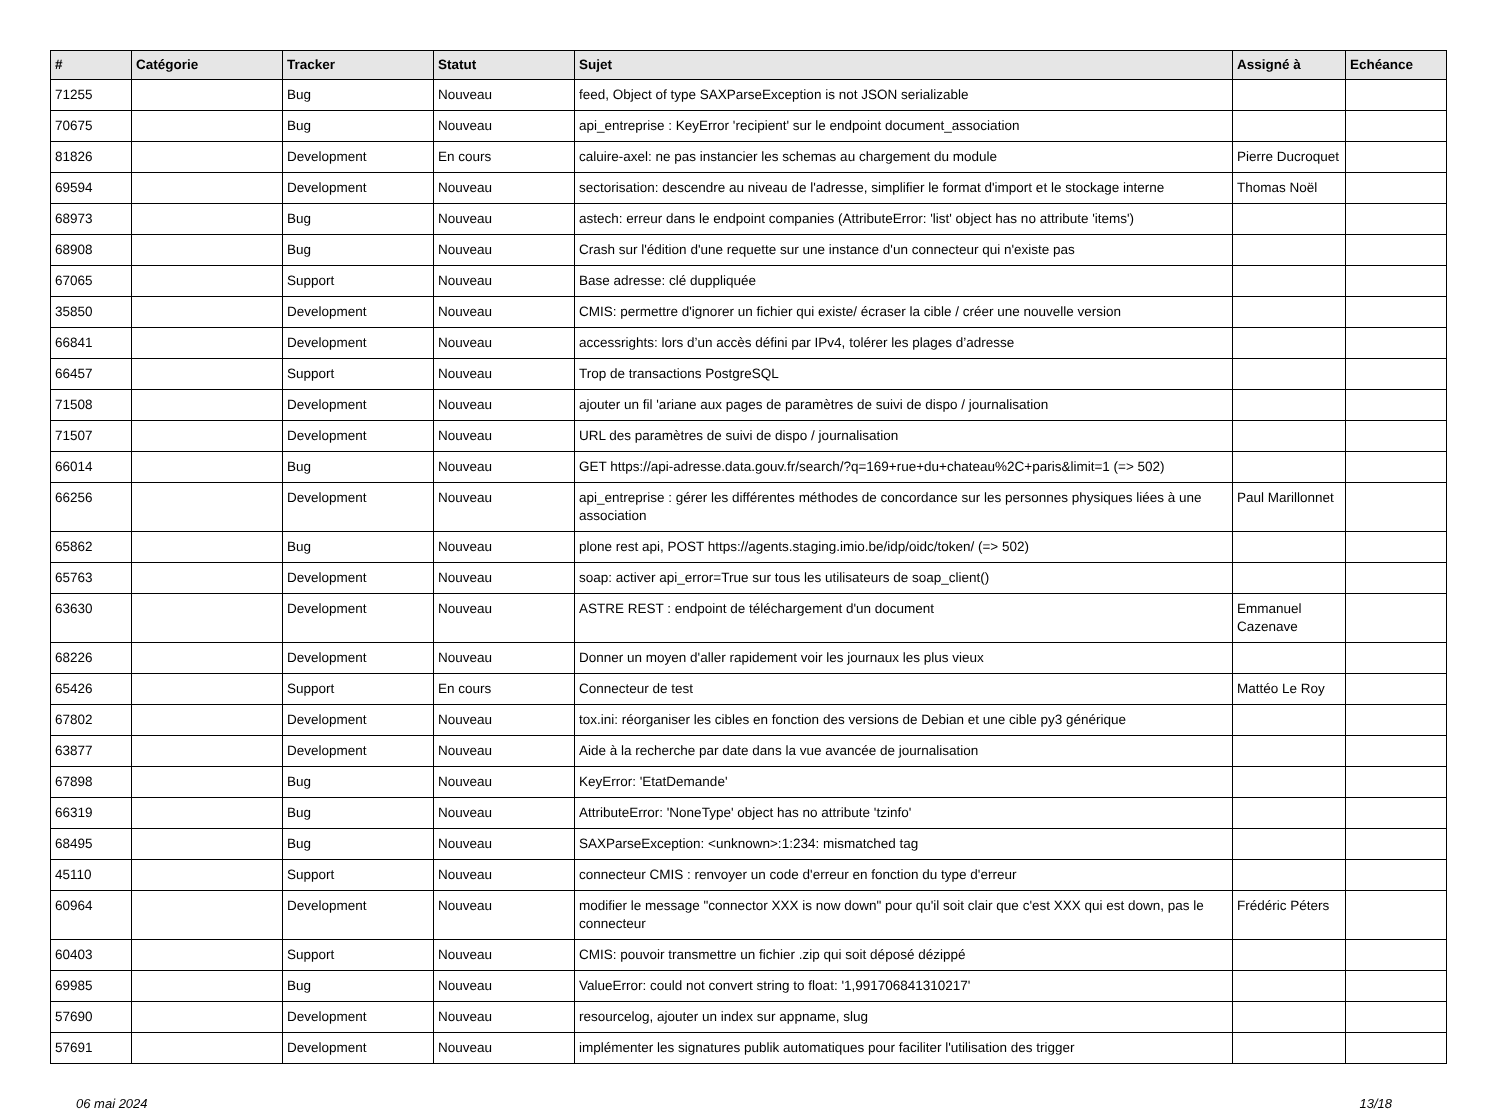| # | Catégorie | Tracker | Statut | Sujet | Assigné à | Echéance |
| --- | --- | --- | --- | --- | --- | --- |
| 71255 | | Bug | Nouveau | feed, Object of type SAXParseException is not JSON serializable | | |
| 70675 | | Bug | Nouveau | api_entreprise : KeyError 'recipient' sur le endpoint document_association | | |
| 81826 | | Development | En cours | caluire-axel: ne pas instancier les schemas au chargement du module | Pierre Ducroquet | |
| 69594 | | Development | Nouveau | sectorisation: descendre au niveau de l'adresse, simplifier le format d'import et le stockage interne | Thomas Noël | |
| 68973 | | Bug | Nouveau | astech: erreur dans le endpoint companies (AttributeError: 'list' object has no attribute 'items') | | |
| 68908 | | Bug | Nouveau | Crash sur l'édition d'une requette sur une instance d'un connecteur qui n'existe pas | | |
| 67065 | | Support | Nouveau | Base adresse: clé duppliquée | | |
| 35850 | | Development | Nouveau | CMIS: permettre d'ignorer un fichier qui existe/ écraser la cible / créer une nouvelle version | | |
| 66841 | | Development | Nouveau | accessrights: lors d’un accès défini par IPv4, tolérer les plages d’adresse | | |
| 66457 | | Support | Nouveau | Trop de transactions PostgreSQL | | |
| 71508 | | Development | Nouveau | ajouter un fil 'ariane aux pages de paramètres de suivi de dispo / journalisation | | |
| 71507 | | Development | Nouveau | URL des paramètres de suivi de dispo / journalisation | | |
| 66014 | | Bug | Nouveau | GET https://api-adresse.data.gouv.fr/search/?q=169+rue+du+chateau%2C+paris&limit=1 (=> 502) | | |
| 66256 | | Development | Nouveau | api_entreprise : gérer les différentes méthodes de concordance sur les personnes physiques liées à une association | Paul Marillonnet | |
| 65862 | | Bug | Nouveau | plone rest api, POST https://agents.staging.imio.be/idp/oidc/token/ (=> 502) | | |
| 65763 | | Development | Nouveau | soap: activer api_error=True sur tous les utilisateurs de soap_client() | | |
| 63630 | | Development | Nouveau | ASTRE REST : endpoint de téléchargement d'un document | Emmanuel Cazenave | |
| 68226 | | Development | Nouveau | Donner un moyen d'aller rapidement voir les journaux les plus vieux | | |
| 65426 | | Support | En cours | Connecteur de test | Mattéo Le Roy | |
| 67802 | | Development | Nouveau | tox.ini: réorganiser les cibles en fonction des versions de Debian et une cible py3 générique | | |
| 63877 | | Development | Nouveau | Aide à la recherche par date dans la vue avancée de journalisation | | |
| 67898 | | Bug | Nouveau | KeyError: 'EtatDemande' | | |
| 66319 | | Bug | Nouveau | AttributeError: 'NoneType' object has no attribute 'tzinfo' | | |
| 68495 | | Bug | Nouveau | SAXParseException: <unknown>:1:234: mismatched tag | | |
| 45110 | | Support | Nouveau | connecteur CMIS : renvoyer un code d'erreur en fonction du type d'erreur | | |
| 60964 | | Development | Nouveau | modifier le message "connector XXX is now down" pour qu'il soit clair que c'est XXX qui est down, pas le connecteur | Frédéric Péters | |
| 60403 | | Support | Nouveau | CMIS: pouvoir transmettre un fichier .zip qui soit déposé dézippé | | |
| 69985 | | Bug | Nouveau | ValueError: could not convert string to float: '1,991706841310217' | | |
| 57690 | | Development | Nouveau | resourcelog, ajouter un index sur appname, slug | | |
| 57691 | | Development | Nouveau | implémenter les signatures publik automatiques pour faciliter l'utilisation des trigger | | |
06 mai 2024 13/18